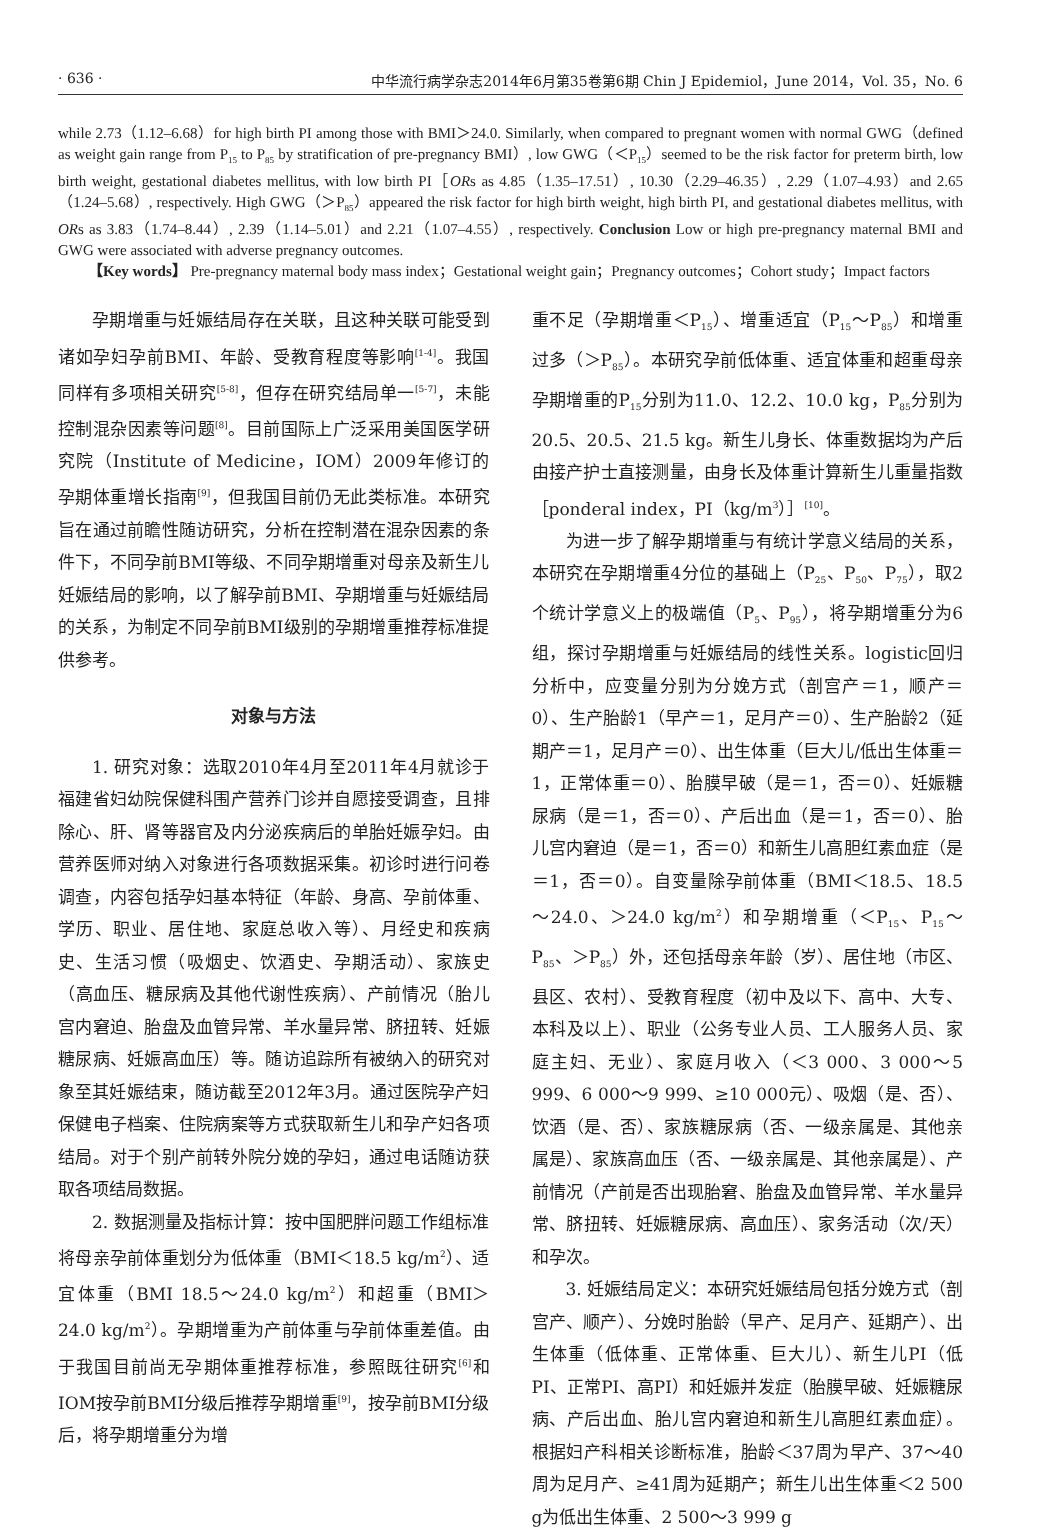· 636 · 中华流行病学杂志2014年6月第35卷第6期 Chin J Epidemiol，June 2014，Vol. 35，No. 6
while 2.73（1.12–6.68）for high birth PI among those with BMI＞24.0. Similarly, when compared to pregnant women with normal GWG（defined as weight gain range from P<sub>15</sub> to P<sub>85</sub> by stratification of pre-pregnancy BMI）, low GWG（＜P<sub>15</sub>）seemed to be the risk factor for preterm birth, low birth weight, gestational diabetes mellitus, with low birth PI［ORs as 4.85（1.35–17.51）, 10.30（2.29–46.35）, 2.29（1.07–4.93）and 2.65（1.24–5.68）, respectively. High GWG（＞P<sub>85</sub>）appeared the risk factor for high birth weight, high birth PI, and gestational diabetes mellitus, with ORs as 3.83（1.74–8.44）, 2.39（1.14–5.01）and 2.21（1.07–4.55）, respectively. Conclusion Low or high pre-pregnancy maternal BMI and GWG were associated with adverse pregnancy outcomes.
【Key words】 Pre-pregnancy maternal body mass index；Gestational weight gain；Pregnancy outcomes；Cohort study；Impact factors
孕期增重与妊娠结局存在关联，且这种关联可能受到诸如孕妇孕前BMI、年龄、受教育程度等影响<sup>[1-4]</sup>。我国同样有多项相关研究<sup>[5-8]</sup>，但存在研究结局单一<sup>[5-7]</sup>，未能控制混杂因素等问题<sup>[8]</sup>。目前国际上广泛采用美国医学研究院（Institute of Medicine，IOM）2009年修订的孕期体重增长指南<sup>[9]</sup>，但我国目前仍无此类标准。本研究旨在通过前瞻性随访研究，分析在控制潜在混杂因素的条件下，不同孕前BMI等级、不同孕期增重对母亲及新生儿妊娠结局的影响，以了解孕前BMI、孕期增重与妊娠结局的关系，为制定不同孕前BMI级别的孕期增重推荐标准提供参考。
对象与方法
1. 研究对象：选取2010年4月至2011年4月就诊于福建省妇幼院保健科围产营养门诊并自愿接受调查，且排除心、肝、肾等器官及内分泌疾病后的单胎妊娠孕妇。由营养医师对纳入对象进行各项数据采集。初诊时进行问卷调查，内容包括孕妇基本特征（年龄、身高、孕前体重、学历、职业、居住地、家庭总收入等）、月经史和疾病史、生活习惯（吸烟史、饮酒史、孕期活动）、家族史（高血压、糖尿病及其他代谢性疾病）、产前情况（胎儿宫内窘迫、胎盘及血管异常、羊水量异常、脐扭转、妊娠糖尿病、妊娠高血压）等。随访追踪所有被纳入的研究对象至其妊娠结束，随访截至2012年3月。通过医院孕产妇保健电子档案、住院病案等方式获取新生儿和孕产妇各项结局。对于个别产前转外院分娩的孕妇，通过电话随访获取各项结局数据。
2. 数据测量及指标计算：按中国肥胖问题工作组标准将母亲孕前体重划分为低体重（BMI＜18.5 kg/m<sup>2</sup>）、适宜体重（BMI 18.5～24.0 kg/m<sup>2</sup>）和超重（BMI＞24.0 kg/m<sup>2</sup>）。孕期增重为产前体重与孕前体重差值。由于我国目前尚无孕期体重推荐标准，参照既往研究<sup>[6]</sup>和IOM按孕前BMI分级后推荐孕期增重<sup>[9]</sup>，按孕前BMI分级后，将孕期增重分为增
重不足（孕期增重＜P<sub>15</sub>）、增重适宜（P<sub>15</sub>～P<sub>85</sub>）和增重过多（＞P<sub>85</sub>）。本研究孕前低体重、适宜体重和超重母亲孕期增重的P<sub>15</sub>分别为11.0、12.2、10.0 kg，P<sub>85</sub>分别为20.5、20.5、21.5 kg。新生儿身长、体重数据均为产后由接产护士直接测量，由身长及体重计算新生儿重量指数［ponderal index，PI（kg/m<sup>3</sup>）］<sup>[10]</sup>。
为进一步了解孕期增重与有统计学意义结局的关系，本研究在孕期增重4分位的基础上（P<sub>25</sub>、P<sub>50</sub>、P<sub>75</sub>），取2个统计学意义上的极端值（P<sub>5</sub>、P<sub>95</sub>），将孕期增重分为6组，探讨孕期增重与妊娠结局的线性关系。logistic回归分析中，应变量分别为分娩方式（剖宫产＝1，顺产＝0）、生产胎龄1（早产＝1，足月产＝0）、生产胎龄2（延期产＝1，足月产＝0）、出生体重（巨大儿/低出生体重＝1，正常体重＝0）、胎膜早破（是＝1，否＝0）、妊娠糖尿病（是＝1，否＝0）、产后出血（是＝1，否＝0）、胎儿宫内窘迫（是＝1，否＝0）和新生儿高胆红素血症（是＝1，否＝0）。自变量除孕前体重（BMI＜18.5、18.5～24.0、＞24.0 kg/m<sup>2</sup>）和孕期增重（＜P<sub>15</sub>、P<sub>15</sub>～P<sub>85</sub>、＞P<sub>85</sub>）外，还包括母亲年龄（岁）、居住地（市区、县区、农村）、受教育程度（初中及以下、高中、大专、本科及以上）、职业（公务专业人员、工人服务人员、家庭主妇、无业）、家庭月收入（＜3 000、3 000～5 999、6 000～9 999、≥10 000元）、吸烟（是、否）、饮酒（是、否）、家族糖尿病（否、一级亲属是、其他亲属是）、家族高血压（否、一级亲属是、其他亲属是）、产前情况（产前是否出现胎窘、胎盘及血管异常、羊水量异常、脐扭转、妊娠糖尿病、高血压）、家务活动（次/天）和孕次。
3. 妊娠结局定义：本研究妊娠结局包括分娩方式（剖宫产、顺产）、分娩时胎龄（早产、足月产、延期产）、出生体重（低体重、正常体重、巨大儿）、新生儿PI（低PI、正常PI、高PI）和妊娠并发症（胎膜早破、妊娠糖尿病、产后出血、胎儿宫内窘迫和新生儿高胆红素血症）。根据妇产科相关诊断标准，胎龄＜37周为早产、37～40周为足月产、≥41周为延期产；新生儿出生体重＜2 500 g为低出生体重、2 500～3 999 g